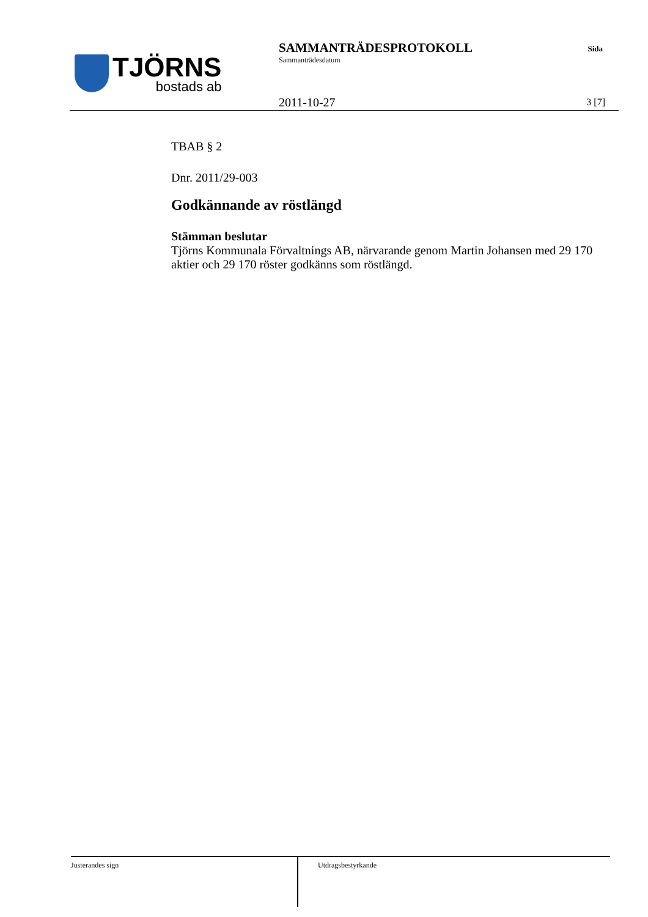TJÖRNS
bostads ab
SAMMANTRÄDESPROTOKOLL
Sammanträdesdatum
Sida
2011-10-27 3 [7]
TBAB § 2
Dnr. 2011/29-003
Godkännande av röstlängd
Stämman beslutar
Tjörns Kommunala Förvaltnings AB, närvarande genom Martin Johansen med 29 170 aktier och 29 170 röster godkänns som röstlängd.
Justerandes sign
Utdragsbestyrkande